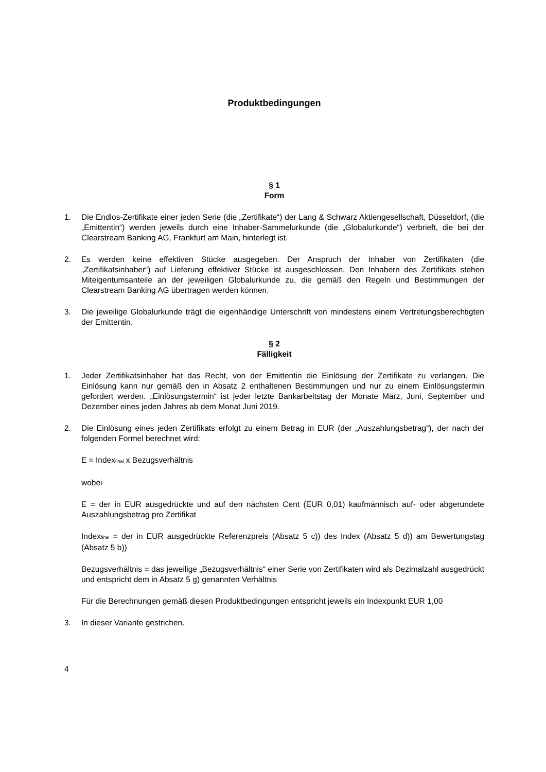Produktbedingungen
§ 1
Form
1. Die Endlos-Zertifikate einer jeden Serie (die „Zertifikate“) der Lang & Schwarz Aktiengesellschaft, Düsseldorf, (die „Emittentin“) werden jeweils durch eine Inhaber-Sammelurkunde (die „Globalurkunde“) verbrieft, die bei der Clearstream Banking AG, Frankfurt am Main, hinterlegt ist.
2. Es werden keine effektiven Stücke ausgegeben. Der Anspruch der Inhaber von Zertifikaten (die „Zertifikatsinhaber“) auf Lieferung effektiver Stücke ist ausgeschlossen. Den Inhabern des Zertifikats stehen Miteigentumsanteile an der jeweiligen Globalurkunde zu, die gemäß den Regeln und Bestimmungen der Clearstream Banking AG übertragen werden können.
3. Die jeweilige Globalurkunde trägt die eigenhändige Unterschrift von mindestens einem Vertretungsberechtigten der Emittentin.
§ 2
Fälligkeit
1. Jeder Zertifikatsinhaber hat das Recht, von der Emittentin die Einlösung der Zertifikate zu verlangen. Die Einlösung kann nur gemäß den in Absatz 2 enthaltenen Bestimmungen und nur zu einem Einlösungstermin gefordert werden. „Einlösungstermin“ ist jeder letzte Bankarbeitstag der Monate März, Juni, September und Dezember eines jeden Jahres ab dem Monat Juni 2019.
2. Die Einlösung eines jeden Zertifikats erfolgt zu einem Betrag in EUR (der „Auszahlungsbetrag“), der nach der folgenden Formel berechnet wird:
E = Index<sub>final</sub> x Bezugsverhältnis
wobei
E = der in EUR ausgedrückte und auf den nächsten Cent (EUR 0,01) kaufmännisch auf- oder abgerundete Auszahlungsbetrag pro Zertifikat
Index<sub>final</sub> = der in EUR ausgedrückte Referenzpreis (Absatz 5 c)) des Index (Absatz 5 d)) am Bewertungstag (Absatz 5 b))
Bezugsverhältnis = das jeweilige „Bezugsverhältnis“ einer Serie von Zertifikaten wird als Dezimalzahl ausgedrückt und entspricht dem in Absatz 5 g) genannten Verhältnis
Für die Berechnungen gemäß diesen Produktbedingungen entspricht jeweils ein Indexpunkt EUR 1,00
3. In dieser Variante gestrichen.
4